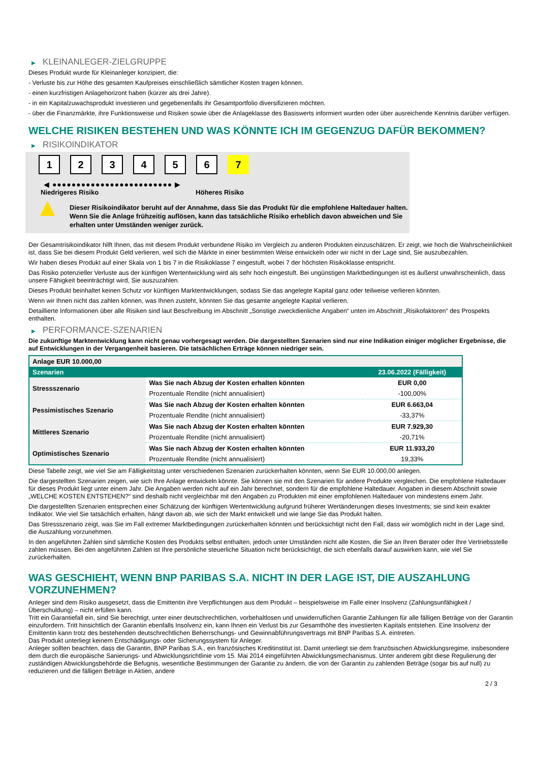▶ KLEINANLEGER-ZIELGRUPPE
Dieses Produkt wurde für Kleinanleger konzipiert, die:
- Verluste bis zur Höhe des gesamten Kaufpreises einschließlich sämtlicher Kosten tragen können.
- einen kurzfristigen Anlagehorizont haben (kürzer als drei Jahre).
- in ein Kapitalzuwachsprodukt investieren und gegebenenfalls ihr Gesamtportfolio diversifizieren möchten.
- über die Finanzmärkte, ihre Funktionsweise und Risiken sowie über die Anlageklasse des Basiswerts informiert wurden oder über ausreichende Kenntnis darüber verfügen.
WELCHE RISIKEN BESTEHEN UND WAS KÖNNTE ICH IM GEGENZUG DAFÜR BEKOMMEN?
▶ RISIKOINDIKATOR
1 2 3 4 5 6 7
◀ ●●●●●●●●●●●●●●●●●●●●●●●●● ▶
Niedrigeres Risiko Höheres Risiko
▲
Dieser Risikoindikator beruht auf der Annahme, dass Sie das Produkt für die empfohlene Haltedauer halten.
Wenn Sie die Anlage frühzeitig auflösen, kann das tatsächliche Risiko erheblich davon abweichen und Sie erhalten unter Umständen weniger zurück.
Der Gesamtrisikoindikator hilft Ihnen, das mit diesem Produkt verbundene Risiko im Vergleich zu anderen Produkten einzuschätzen. Er zeigt, wie hoch die Wahrscheinlichkeit ist, dass Sie bei diesem Produkt Geld verlieren, weil sich die Märkte in einer bestimmten Weise entwickeln oder wir nicht in der Lage sind, Sie auszubezahlen.
Wir haben dieses Produkt auf einer Skala von 1 bis 7 in die Risikoklasse 7 eingestuft, wobei 7 der höchsten Risikoklasse entspricht.
Das Risiko potenzieller Verluste aus der künftigen Wertentwicklung wird als sehr hoch eingestuft. Bei ungünstigen Marktbedingungen ist es äußerst unwahrscheinlich, dass unsere Fähigkeit beeinträchtigt wird, Sie auszuzahlen.
Dieses Produkt beinhaltet keinen Schutz vor künftigen Marktentwicklungen, sodass Sie das angelegte Kapital ganz oder teilweise verlieren könnten.
Wenn wir Ihnen nicht das zahlen können, was Ihnen zusteht, könnten Sie das gesamte angelegte Kapital verlieren.
Detaillierte Informationen über alle Risiken sind laut Beschreibung im Abschnitt „Sonstige zweckdienliche Angaben“ unten im Abschnitt „Risikofaktoren“ des Prospekts enthalten.
▶ PERFORMANCE-SZENARIEN
Die zukünftige Marktentwicklung kann nicht genau vorhergesagt werden. Die dargestellten Szenarien sind nur eine Indikation einiger möglicher Ergebnisse, die auf Entwicklungen in der Vergangenheit basieren. Die tatsächlichen Erträge können niedriger sein.
| Anlage EUR 10.000,00 | | |
| Szenarien | | 23.06.2022 (Fälligkeit) |
| Stressszenario | Was Sie nach Abzug der Kosten erhalten könnten | EUR 0,00 |
| | Prozentuale Rendite (nicht annualisiert) | -100,00% |
| Pessimistisches Szenario | Was Sie nach Abzug der Kosten erhalten könnten | EUR 6.663,04 |
| | Prozentuale Rendite (nicht annualisiert) | -33,37% |
| Mittleres Szenario | Was Sie nach Abzug der Kosten erhalten könnten | EUR 7.929,30 |
| | Prozentuale Rendite (nicht annualisiert) | -20,71% |
| Optimistisches Szenario | Was Sie nach Abzug der Kosten erhalten könnten | EUR 11.933,20 |
| | Prozentuale Rendite (nicht annualisiert) | 19,33% |
Diese Tabelle zeigt, wie viel Sie am Fälligkeitstag unter verschiedenen Szenarien zurückerhalten könnten, wenn Sie EUR 10.000,00 anlegen.
Die dargestellten Szenarien zeigen, wie sich Ihre Anlage entwickeln könnte. Sie können sie mit den Szenarien für andere Produkte vergleichen. Die empfohlene Haltedauer für dieses Produkt liegt unter einem Jahr. Die Angaben werden nicht auf ein Jahr berechnet, sondern für die empfohlene Haltedauer. Angaben in diesem Abschnitt sowie „WELCHE KOSTEN ENTSTEHEN?“ sind deshalb nicht vergleichbar mit den Angaben zu Produkten mit einer empfohlenen Haltedauer von mindestens einem Jahr.
Die dargestellten Szenarien entsprechen einer Schätzung der künftigen Wertentwicklung aufgrund früherer Wertänderungen dieses Investments; sie sind kein exakter Indikator. Wie viel Sie tatsächlich erhalten, hängt davon ab, wie sich der Markt entwickelt und wie lange Sie das Produkt halten.
Das Stressszenario zeigt, was Sie im Fall extremer Marktbedingungen zurückerhalten könnten und berücksichtigt nicht den Fall, dass wir womöglich nicht in der Lage sind, die Auszahlung vorzunehmen.
In den angeführten Zahlen sind sämtliche Kosten des Produkts selbst enthalten, jedoch unter Umständen nicht alle Kosten, die Sie an Ihren Berater oder Ihre Vertriebsstelle zahlen müssen. Bei den angeführten Zahlen ist Ihre persönliche steuerliche Situation nicht berücksichtigt, die sich ebenfalls darauf auswirken kann, wie viel Sie zurückerhalten.
WAS GESCHIEHT, WENN BNP PARIBAS S.A. NICHT IN DER LAGE IST, DIE AUSZAHLUNG VORZUNEHMEN?
Anleger sind dem Risiko ausgesetzt, dass die Emittentin ihre Verpflichtungen aus dem Produkt – beispielsweise im Falle einer Insolvenz (Zahlungsunfähigkeit / Überschuldung) – nicht erfüllen kann.
Tritt ein Garantiefall ein, sind Sie berechtigt, unter einer deutschrechtlichen, vorbehaltlosen und unwiderruflichen Garantie Zahlungen für alle fälligen Beträge von der Garantin einzufordern. Tritt hinsichtlich der Garantin ebenfalls Insolvenz ein, kann Ihnen ein Verlust bis zur Gesamthöhe des investierten Kapitals entstehen. Eine Insolvenz der Emittentin kann trotz des bestehenden deutschrechtlichen Beherrschungs- und Gewinnabführungsvertrags mit BNP Paribas S.A. eintreten.
Das Produkt unterliegt keinem Entschädigungs- oder Sicherungssystem für Anleger.
Anleger sollten beachten, dass die Garantin, BNP Paribas S.A., ein französisches Kreditinstitut ist. Damit unterliegt sie dem französischen Abwicklungsregime, insbesondere dem durch die europäische Sanierungs- und Abwicklungsrichtlinie vom 15. Mai 2014 eingeführten Abwicklungsmechanismus. Unter anderem gibt diese Regulierung der zuständigen Abwicklungsbehörde die Befugnis, wesentliche Bestimmungen der Garantie zu ändern, die von der Garantin zu zahlenden Beträge (sogar bis auf null) zu reduzieren und die fälligen Beträge in Aktien, andere
2 / 3